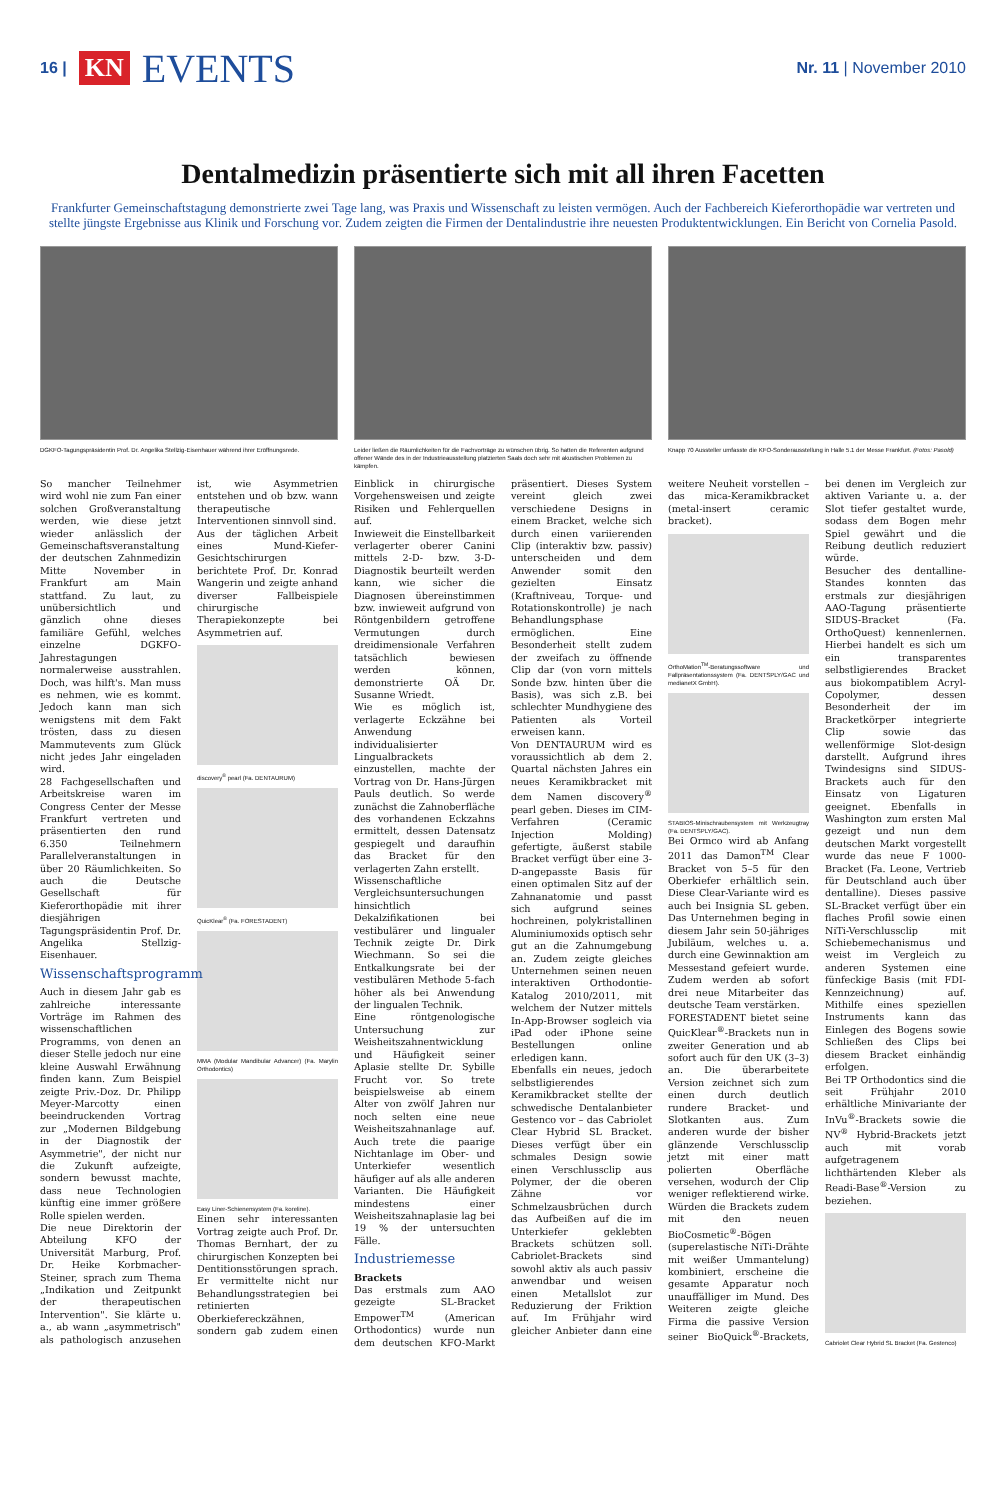16 | KN EVENTS
Nr. 11 | November 2010
Dentalmedizin präsentierte sich mit all ihren Facetten
Frankfurter Gemeinschaftstagung demonstrierte zwei Tage lang, was Praxis und Wissenschaft zu leisten vermögen. Auch der Fachbereich Kieferorthopädie war vertreten und stellte jüngste Ergebnisse aus Klinik und Forschung vor. Zudem zeigten die Firmen der Dentalindustrie ihre neuesten Produktentwicklungen. Ein Bericht von Cornelia Pasold.
DGKFO-Tagungspräsidentin Prof. Dr. Angelika Stellzig-Eisenhauer während ihrer Eröffnungsrede.
Leider ließen die Räumlichkeiten für die Fachvorträge zu wünschen übrig. So hatten die Referenten aufgrund offener Wände des in der Industrieausstellung platzierten Saals doch sehr mit akustischen Problemen zu kämpfen.
Knapp 70 Aussteller umfasste die KFO-Sonderausstellung in Halle 5.1 der Messe Frankfurt. (Fotos: Pasold)
So mancher Teilnehmer wird wohl nie zum Fan einer solchen Großveranstaltung werden, wie diese jetzt wieder anlässlich der Gemeinschaftsveranstaltung der deutschen Zahnmedizin Mitte November in Frankfurt am Main stattfand. Zu laut, zu unübersichtlich und gänzlich ohne dieses familiäre Gefühl, welches einzelne DGKFO-Jahrestagungen normalerweise ausstrahlen. Doch, was hilft's. Man muss es nehmen, wie es kommt. Jedoch kann man sich wenigstens mit dem Fakt trösten, dass zu diesen Mammutevents zum Glück nicht jedes Jahr eingeladen wird.
28 Fachgesellschaften und Arbeitskreise waren im Congress Center der Messe Frankfurt vertreten und präsentierten den rund 6.350 Teilnehmern Parallelveranstaltungen in über 20 Räumlichkeiten. So auch die Deutsche Gesellschaft für Kieferorthopädie mit ihrer diesjährigen Tagungspräsidentin Prof. Dr. Angelika Stellzig-Eisenhauer.
Wissenschaftsprogramm
Auch in diesem Jahr gab es zahlreiche interessante Vorträge im Rahmen des wissenschaftlichen Programms, von denen an dieser Stelle jedoch nur eine kleine Auswahl Erwähnung finden kann. Zum Beispiel zeigte Priv.-Doz. Dr. Philipp Meyer-Marcotty einen beeindruckenden Vortrag zur „Modernen Bildgebung in der Diagnostik der Asymmetrie", der nicht nur die Zukunft aufzeigte, sondern bewusst machte, dass neue Technologien künftig eine immer größere Rolle spielen werden.
Die neue Direktorin der Abteilung KFO der Universität Marburg, Prof. Dr. Heike Korbmacher-Steiner, sprach zum Thema „Indikation und Zeitpunkt der therapeutischen Intervention". Sie klärte u. a., ab wann „asymmetrisch" als pathologisch anzusehen ist, wie Asymmetrien entstehen und ob bzw. wann therapeutische Interventionen sinnvoll sind.
Aus der täglichen Arbeit eines Mund-Kiefer-Gesichtschirurgen berichtete Prof. Dr. Konrad Wangerin und zeigte anhand diverser Fallbeispiele chirurgische Therapiekonzepte bei Asymmetrien auf.
discovery<sup>®</sup> pearl (Fa. DENTAURUM)
QuicKlear<sup>®</sup> (Fa. FORESTADENT)
MMA (Modular Mandibular Advancer) (Fa. Marylin Orthodontics)
Easy Liner-Schienensystem (Fa. koreline).
Einen sehr interessanten Vortrag zeigte auch Prof. Dr. Thomas Bernhart, der zu chirurgischen Konzepten bei Dentitionsstörungen sprach. Er vermittelte nicht nur Behandlungsstrategien bei retinierten Oberkiefereckzähnen, sondern gab zudem einen Einblick in chirurgische Vorgehensweisen und zeigte Risiken und Fehlerquellen auf.
Inwieweit die Einstellbarkeit verlagerter oberer Canini mittels 2-D- bzw. 3-D-Diagnostik beurteilt werden kann, wie sicher die Diagnosen übereinstimmen bzw. inwieweit aufgrund von Röntgenbildern getroffene Vermutungen durch dreidimensionale Verfahren tatsächlich bewiesen werden können, demonstrierte OÄ Dr. Susanne Wriedt.
Wie es möglich ist, verlagerte Eckzähne bei Anwendung individualisierter Lingualbrackets einzustellen, machte der Vortrag von Dr. Hans-Jürgen Pauls deutlich. So werde zunächst die Zahnoberfläche des vorhandenen Eckzahns ermittelt, dessen Datensatz gespiegelt und daraufhin das Bracket für den verlagerten Zahn erstellt.
Wissenschaftliche Vergleichsuntersuchungen hinsichtlich Dekalzifikationen bei vestibulärer und lingualer Technik zeigte Dr. Dirk Wiechmann. So sei die Entkalkungsrate bei der vestibulären Methode 5-fach höher als bei Anwendung der lingualen Technik.
Eine röntgenologische Untersuchung zur Weisheitszahnentwicklung und Häufigkeit seiner Aplasie stellte Dr. Sybille Frucht vor. So trete beispielsweise ab einem Alter von zwölf Jahren nur noch selten eine neue Weisheitszahnanlage auf. Auch trete die paarige Nichtanlage im Ober- und Unterkiefer wesentlich häufiger auf als alle anderen Varianten. Die Häufigkeit mindestens einer Weisheitszahnaplasie lag bei 19 % der untersuchten Fälle.
Industriemesse
Brackets
Das erstmals zum AAO gezeigte SL-Bracket Empower<sup>TM</sup> (American Orthodontics) wurde nun dem deutschen KFO-Markt präsentiert. Dieses System vereint gleich zwei verschiedene Designs in einem Bracket, welche sich durch einen variierenden Clip (interaktiv bzw. passiv) unterscheiden und dem Anwender somit den gezielten Einsatz (Kraftniveau, Torque- und Rotationskontrolle) je nach Behandlungsphase ermöglichen. Eine Besonderheit stellt zudem der zweifach zu öffnende Clip dar (von vorn mittels Sonde bzw. hinten über die Basis), was sich z.B. bei schlechter Mundhygiene des Patienten als Vorteil erweisen kann.
Von DENTAURUM wird es voraussichtlich ab dem 2. Quartal nächsten Jahres ein neues Keramikbracket mit dem Namen discovery<sup>®</sup> pearl geben. Dieses im CIM-Verfahren (Ceramic Injection Molding) gefertigte, äußerst stabile Bracket verfügt über eine 3-D-angepasste Basis für einen optimalen Sitz auf der Zahnanatomie und passt sich aufgrund seines hochreinen, polykristallinen Aluminiumoxids optisch sehr gut an die Zahnumgebung an. Zudem zeigte gleiches Unternehmen seinen neuen interaktiven Orthodontie-Katalog 2010/2011, mit welchem der Nutzer mittels In-App-Browser sogleich via iPad oder iPhone seine Bestellungen online erledigen kann.
Ebenfalls ein neues, jedoch selbstligierendes Keramikbracket stellte der schwedische Dentalanbieter Gestenco vor – das Cabriolet Clear Hybrid SL Bracket. Dieses verfügt über ein schmales Design sowie einen Verschlussclip aus Polymer, der die oberen Zähne vor Schmelzausbrüchen durch das Aufbeißen auf die im Unterkiefer geklebten Brackets schützen soll. Cabriolet-Brackets sind sowohl aktiv als auch passiv anwendbar und weisen einen Metallslot zur Reduzierung der Friktion auf. Im Frühjahr wird gleicher Anbieter dann eine weitere Neuheit vorstellen – das mica-Keramikbracket (metal-insert ceramic bracket).
OrthoMation<sup>TM</sup>-Beratungssoftware und Fallpräsentationssystem (Fa. DENTSPLY/GAC und medianetX GmbH).
STABIOS-Minischraubensystem mit Werkzeugtray (Fa. DENTSPLY/GAC).
Bei Ormco wird ab Anfang 2011 das Damon<sup>TM</sup> Clear Bracket von 5–5 für den Oberkiefer erhältlich sein. Diese Clear-Variante wird es auch bei Insignia SL geben. Das Unternehmen beging in diesem Jahr sein 50-jähriges Jubiläum, welches u. a. durch eine Gewinnaktion am Messestand gefeiert wurde. Zudem werden ab sofort drei neue Mitarbeiter das deutsche Team verstärken.
FORESTADENT bietet seine QuicKlear<sup>®</sup>-Brackets nun in zweiter Generation und ab sofort auch für den UK (3–3) an. Die überarbeitete Version zeichnet sich zum einen durch deutlich rundere Bracket- und Slotkanten aus. Zum anderen wurde der bisher glänzende Verschlussclip jetzt mit einer matt polierten Oberfläche versehen, wodurch der Clip weniger reflektierend wirke. Würden die Brackets zudem mit den neuen BioCosmetic<sup>®</sup>-Bögen (superelastische NiTi-Drähte mit weißer Ummantelung) kombiniert, erscheine die gesamte Apparatur noch unauffälliger im Mund. Des Weiteren zeigte gleiche Firma die passive Version seiner BioQuick<sup>®</sup>-Brackets, bei denen im Vergleich zur aktiven Variante u. a. der Slot tiefer gestaltet wurde, sodass dem Bogen mehr Spiel gewährt und die Reibung deutlich reduziert würde.
Besucher des dentalline-Standes konnten das erstmals zur diesjährigen AAO-Tagung präsentierte SIDUS-Bracket (Fa. OrthoQuest) kennenlernen. Hierbei handelt es sich um ein transparentes selbstligierendes Bracket aus biokompatiblem Acryl-Copolymer, dessen Besonderheit der im Bracketkörper integrierte Clip sowie das wellenförmige Slot-design darstellt. Aufgrund ihres Twindesigns sind SIDUS-Brackets auch für den Einsatz von Ligaturen geeignet. Ebenfalls in Washington zum ersten Mal gezeigt und nun dem deutschen Markt vorgestellt wurde das neue F 1000-Bracket (Fa. Leone, Vertrieb für Deutschland auch über dentalline). Dieses passive SL-Bracket verfügt über ein flaches Profil sowie einen NiTi-Verschlussclip mit Schiebemechanismus und weist im Vergleich zu anderen Systemen eine fünfeckige Basis (mit FDI-Kennzeichnung) auf. Mithilfe eines speziellen Instruments kann das Einlegen des Bogens sowie Schließen des Clips bei diesem Bracket einhändig erfolgen.
Bei TP Orthodontics sind die seit Frühjahr 2010 erhältliche Minivariante der InVu<sup>®</sup>-Brackets sowie die NV<sup>®</sup> Hybrid-Brackets jetzt auch mit vorab aufgetragenem lichthärtenden Kleber als Readi-Base<sup>®</sup>-Version zu beziehen.
Cabriolet Clear Hybrid SL Bracket (Fa. Gestenco)